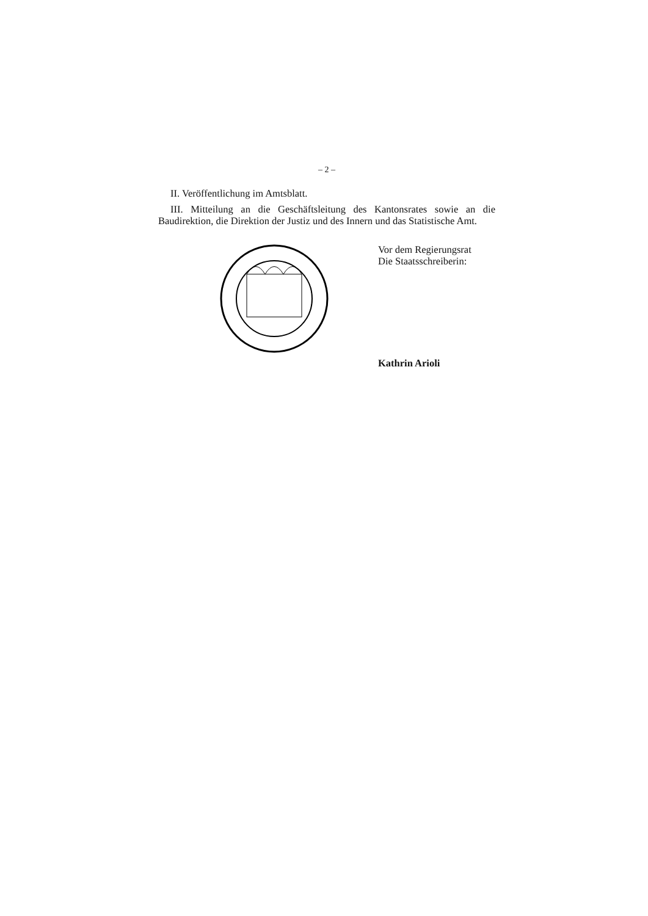– 2 –
II. Veröffentlichung im Amtsblatt.
III. Mitteilung an die Geschäftsleitung des Kantonsrates sowie an die Baudirektion, die Direktion der Justiz und des Innern und das Statistische Amt.
Vor dem Regierungsrat
Die Staatsschreiberin:
Kathrin Arioli